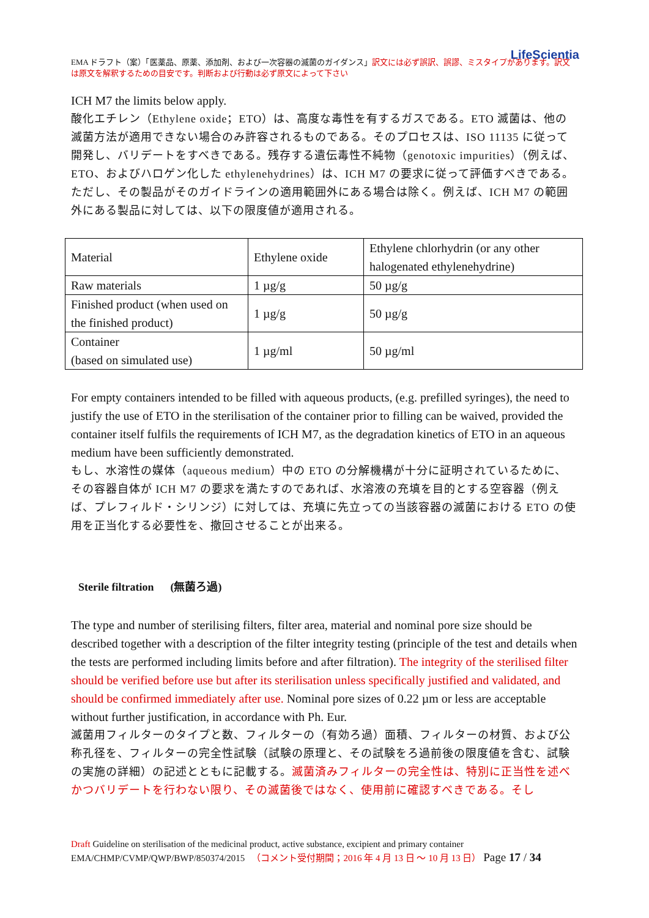LifeScientia
EMA ドラフト（案）「医薬品、原薬、添加剤、および一次容器の滅菌のガイダンス」訳文には必ず誤訳、誤謬、ミスタイプがあります。訳文は原文を解釈するための目安です。判断および行動は必ず原文によって下さい
ICH M7 the limits below apply.
酸化エチレン（Ethylene oxide；ETO）は、高度な毒性を有するガスである。ETO 滅菌は、他の滅菌方法が適用できない場合のみ許容されるものである。そのプロセスは、ISO 11135 に従って開発し、バリデートをすべきである。残存する遺伝毒性不純物（genotoxic impurities）（例えば、ETO、およびハロゲン化した ethylenehydrines）は、ICH M7 の要求に従って評価すべきである。ただし、その製品がそのガイドラインの適用範囲外にある場合は除く。例えば、ICH M7 の範囲外にある製品に対しては、以下の限度値が適用される。
| Material | Ethylene oxide | Ethylene chlorhydrin (or any other halogenated ethylenehydrine) |
| Raw materials | 1 µg/g | 50 µg/g |
| Finished product (when used on the finished product) | 1 µg/g | 50 µg/g |
| Container (based on simulated use) | 1 µg/ml | 50 µg/ml |
For empty containers intended to be filled with aqueous products, (e.g. prefilled syringes), the need to justify the use of ETO in the sterilisation of the container prior to filling can be waived, provided the container itself fulfils the requirements of ICH M7, as the degradation kinetics of ETO in an aqueous medium have been sufficiently demonstrated.
もし、水溶性の媒体（aqueous medium）中の ETO の分解機構が十分に証明されているために、その容器自体が ICH M7 の要求を満たすのであれば、水溶液の充填を目的とする空容器（例えば、プレフィルド・シリンジ）に対しては、充填に先立っての当該容器の滅菌における ETO の使用を正当化する必要性を、撤回させることが出来る。
Sterile filtration (無菌ろ過)
The type and number of sterilising filters, filter area, material and nominal pore size should be described together with a description of the filter integrity testing (principle of the test and details when the tests are performed including limits before and after filtration). The integrity of the sterilised filter should be verified before use but after its sterilisation unless specifically justified and validated, and should be confirmed immediately after use. Nominal pore sizes of 0.22 µm or less are acceptable without further justification, in accordance with Ph. Eur.
滅菌用フィルターのタイプと数、フィルターの（有効ろ過）面積、フィルターの材質、および公称孔径を、フィルターの完全性試験（試験の原理と、その試験をろ過前後の限度値を含む、試験の実施の詳細）の記述とともに記載する。滅菌済みフィルターの完全性は、特別に正当性を述べかつバリデートを行わない限り、その滅菌後ではなく、使用前に確認すべきである。そし
Draft Guideline on sterilisation of the medicinal product, active substance, excipient and primary container
EMA/CHMP/CVMP/QWP/BWP/850374/2015 （コメント受付期間；2016 年 4 月 13 日 ～ 10 月 13 日） Page 17 / 34